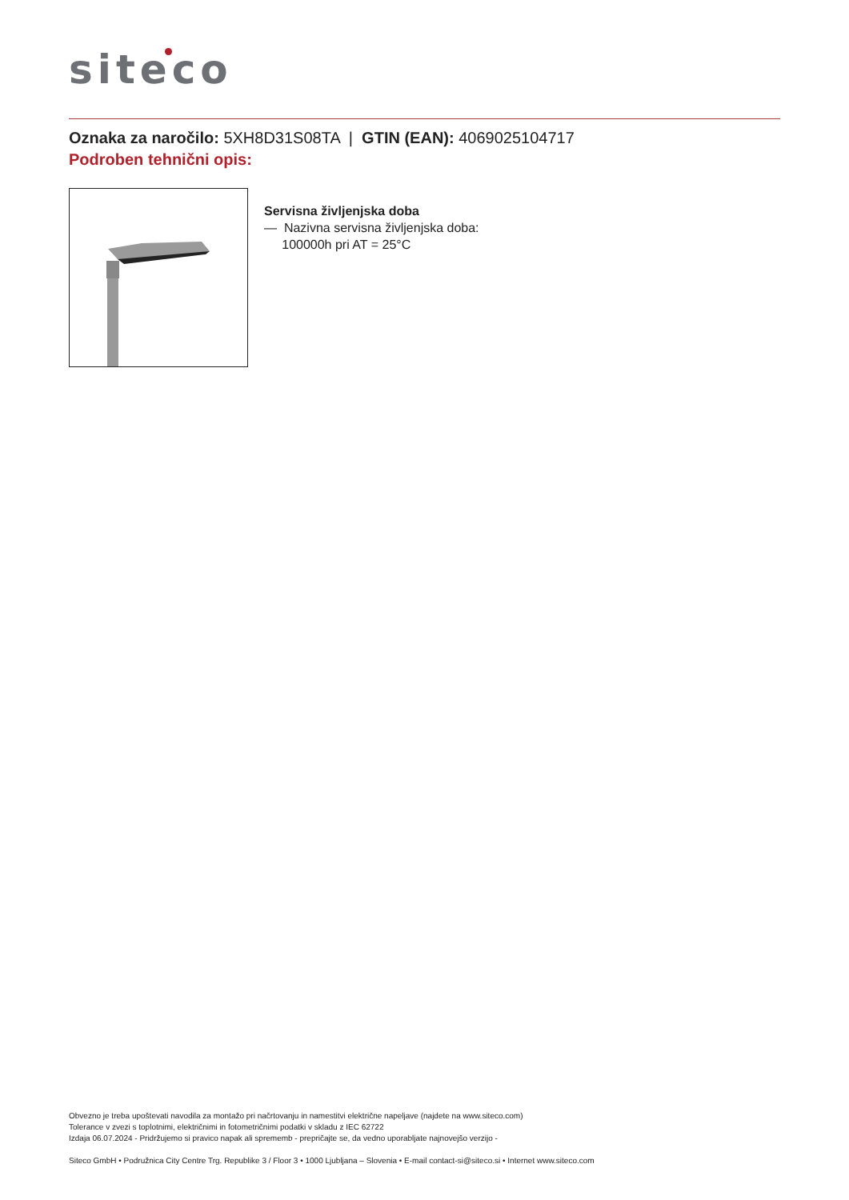siteco
Oznaka za naročilo: 5XH8D31S08TA | GTIN (EAN): 4069025104717
Podroben tehnični opis:
Servisna življenjska doba
— Nazivna servisna življenjska doba:
100000h pri AT = 25°C
Obvezno je treba upoštevati navodila za montažo pri načrtovanju in namestitvi električne napeljave (najdete na www.siteco.com)
Tolerance v zvezi s toplotnimi, električnimi in fotometričnimi podatki v skladu z IEC 62722
Izdaja 06.07.2024 - Pridržujemo si pravico napak ali sprememb - prepričajte se, da vedno uporabljate najnovejšo verzijo -
Siteco GmbH • Podružnica City Centre Trg. Republike 3 / Floor 3 • 1000 Ljubljana – Slovenia • E-mail contact-si@siteco.si • Internet www.siteco.com